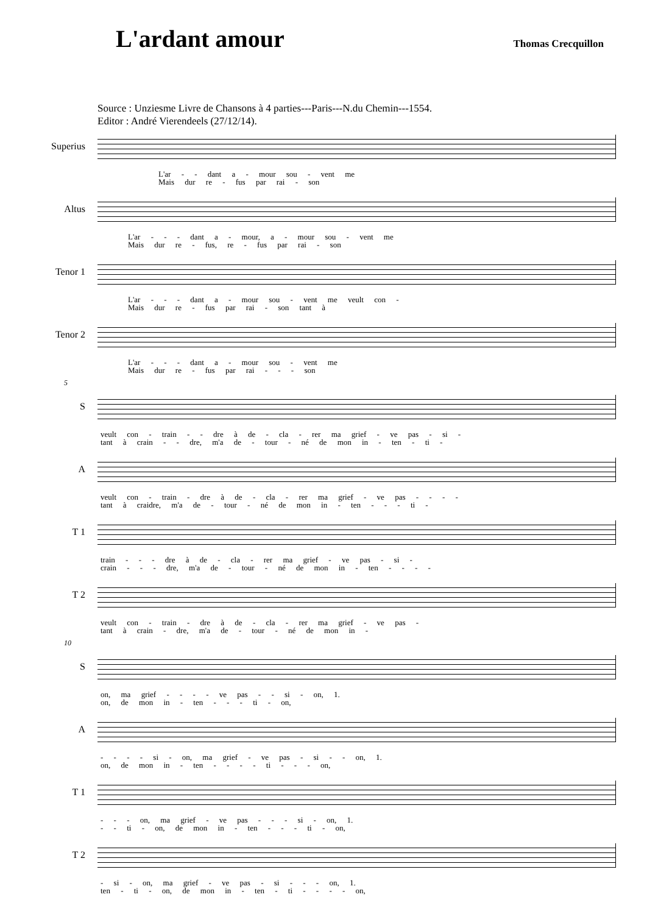L'ardant amour
Thomas Crecquillon
Source : Unziesme Livre de Chansons à 4 parties---Paris---N.du Chemin---1554.
Editor : André Vierendeels (27/12/14).
Superius
L'ar - - dant a - mour sou - vent me
Mais dur re - fus par rai - son
Altus
L'ar - - - dant a - mour, a - mour sou - vent me
Mais dur re - fus, re - fus par rai - son
Tenor 1
L'ar - - - dant a - mour sou - vent me veult con -
Mais dur re - fus par rai - son tant à
Tenor 2
L'ar - - - dant a - mour sou - vent me
Mais dur re - fus par rai - - - son
5
S
veult con - train - - dre à de - cla - rer ma grief - ve pas - si -
tant à crain - - dre, m'a de - tour - né de mon in - ten - ti -
A
veult con - train - dre à de - cla - rer ma grief - ve pas - - - -
tant à craidre, m'a de - tour - né de mon in - ten - - - ti -
T 1
train - - - dre à de - cla - rer ma grief - ve pas - si -
crain - - - dre, m'a de - tour - né de mon in - ten - - - -
T 2
veult con - train - dre à de - cla - rer ma grief - ve pas -
tant à crain - dre, m'a de - tour - né de mon in -
10
S
on, ma grief - - - - ve pas - - si - on, 1.
on, de mon in - ten - - - ti - on,
A
- - - - si - on, ma grief - ve pas - si - - on, 1.
on, de mon in - ten - - - - ti - - - on,
T 1
- - - on, ma grief - ve pas - - - si - on, 1.
- - ti - on, de mon in - ten - - - ti - on,
T 2
- si - on, ma grief - ve pas - si - - - on, 1.
ten - ti - on, de mon in - ten - ti - - - - on,